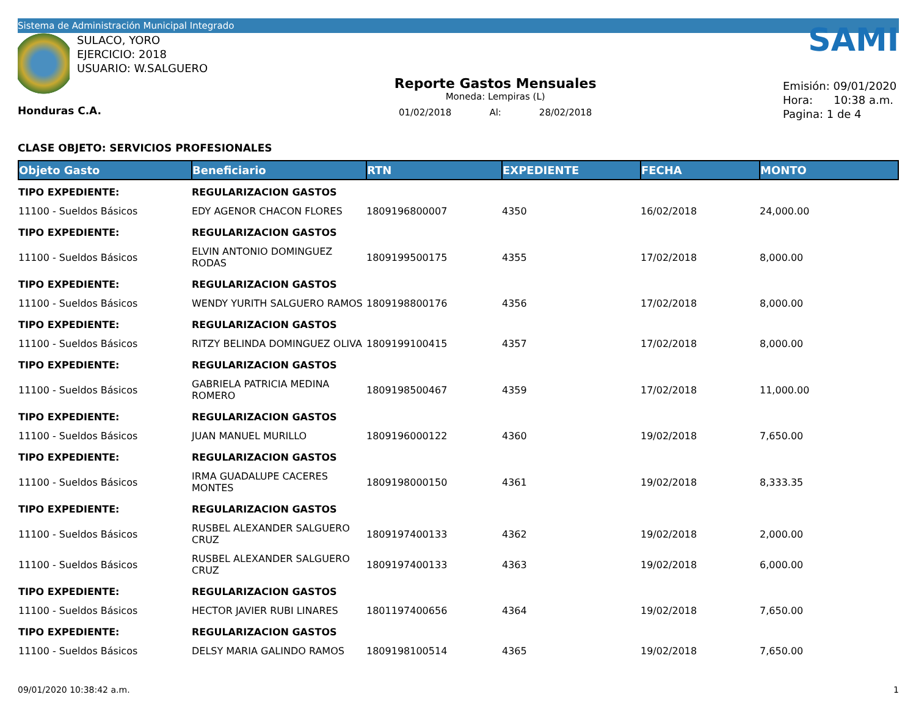Sistema de Administración Municipal Integrado
SULACO, YORO
EJERCICIO: 2018
USUARIO: W.SALGUERO
Honduras C.A.
Reporte Gastos Mensuales
Moneda: Lempiras (L)
01/02/2018 Al: 28/02/2018
SAMI
Emisión: 09/01/2020
Hora: 10:38 a.m.
Pagina: 1 de 4
CLASE OBJETO: SERVICIOS PROFESIONALES
| Objeto Gasto | Beneficiario | RTN | EXPEDIENTE | FECHA | MONTO |
| --- | --- | --- | --- | --- | --- |
| TIPO EXPEDIENTE: | REGULARIZACION GASTOS | | | | |
| 11100 - Sueldos Básicos | EDY AGENOR CHACON FLORES | 1809196800007 | 4350 | 16/02/2018 | 24,000.00 |
| TIPO EXPEDIENTE: | REGULARIZACION GASTOS | | | | |
| 11100 - Sueldos Básicos | ELVIN ANTONIO DOMINGUEZ RODAS | 1809199500175 | 4355 | 17/02/2018 | 8,000.00 |
| TIPO EXPEDIENTE: | REGULARIZACION GASTOS | | | | |
| 11100 - Sueldos Básicos | WENDY YURITH SALGUERO RAMOS | 1809198800176 | 4356 | 17/02/2018 | 8,000.00 |
| TIPO EXPEDIENTE: | REGULARIZACION GASTOS | | | | |
| 11100 - Sueldos Básicos | RITZY BELINDA DOMINGUEZ OLIVA | 1809199100415 | 4357 | 17/02/2018 | 8,000.00 |
| TIPO EXPEDIENTE: | REGULARIZACION GASTOS | | | | |
| 11100 - Sueldos Básicos | GABRIELA PATRICIA MEDINA ROMERO | 1809198500467 | 4359 | 17/02/2018 | 11,000.00 |
| TIPO EXPEDIENTE: | REGULARIZACION GASTOS | | | | |
| 11100 - Sueldos Básicos | JUAN MANUEL MURILLO | 1809196000122 | 4360 | 19/02/2018 | 7,650.00 |
| TIPO EXPEDIENTE: | REGULARIZACION GASTOS | | | | |
| 11100 - Sueldos Básicos | IRMA GUADALUPE CACERES MONTES | 1809198000150 | 4361 | 19/02/2018 | 8,333.35 |
| TIPO EXPEDIENTE: | REGULARIZACION GASTOS | | | | |
| 11100 - Sueldos Básicos | RUSBEL ALEXANDER SALGUERO CRUZ | 1809197400133 | 4362 | 19/02/2018 | 2,000.00 |
| 11100 - Sueldos Básicos | RUSBEL ALEXANDER SALGUERO CRUZ | 1809197400133 | 4363 | 19/02/2018 | 6,000.00 |
| TIPO EXPEDIENTE: | REGULARIZACION GASTOS | | | | |
| 11100 - Sueldos Básicos | HECTOR JAVIER RUBI LINARES | 1801197400656 | 4364 | 19/02/2018 | 7,650.00 |
| TIPO EXPEDIENTE: | REGULARIZACION GASTOS | | | | |
| 11100 - Sueldos Básicos | DELSY MARIA GALINDO RAMOS | 1809198100514 | 4365 | 19/02/2018 | 7,650.00 |
09/01/2020 10:38:42 a.m. 1